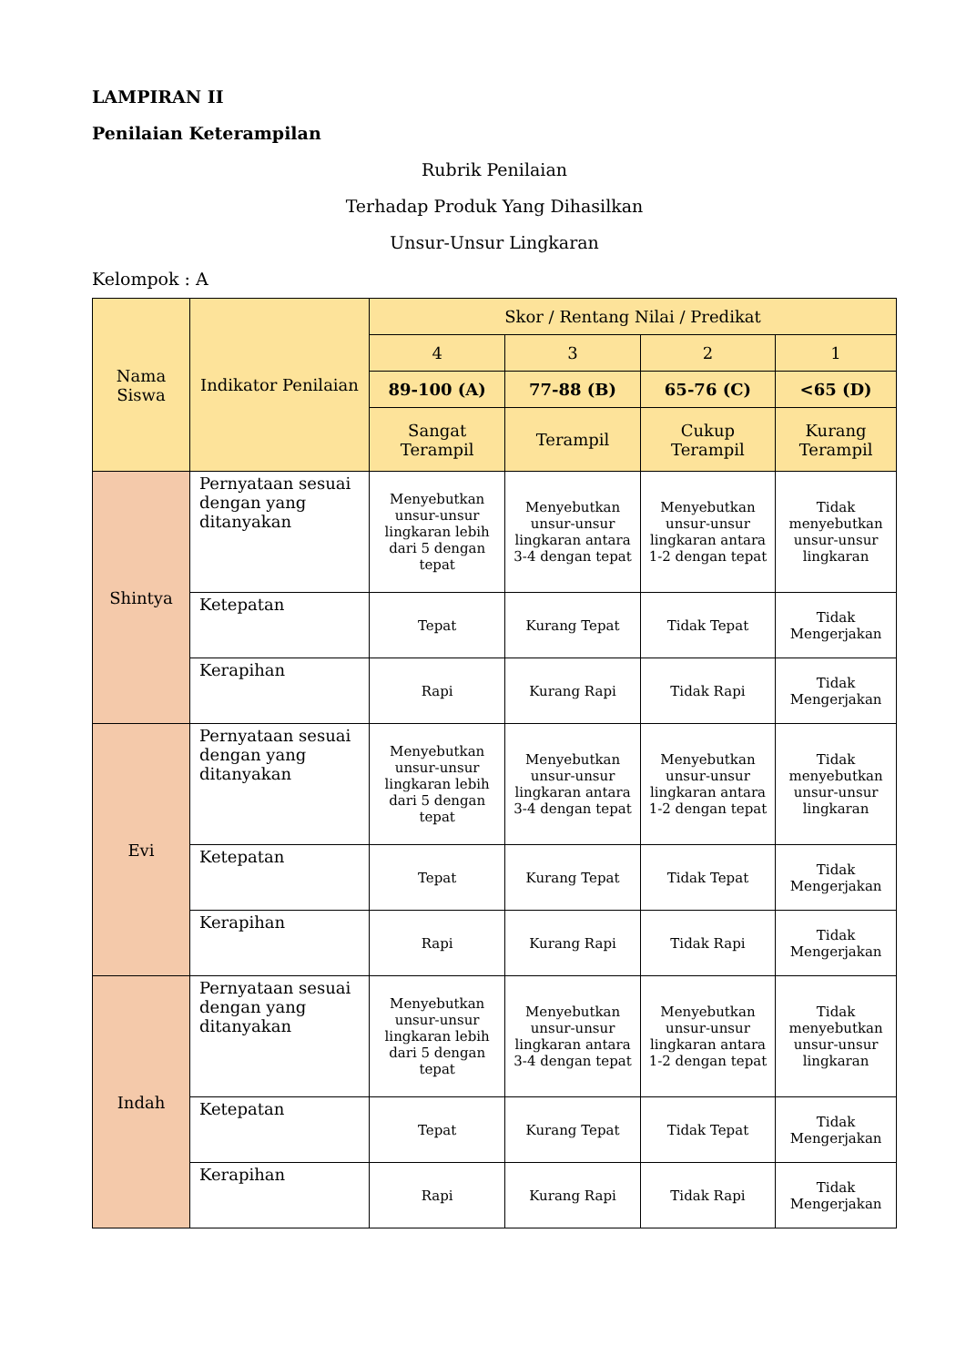LAMPIRAN II
Penilaian Keterampilan
Rubrik Penilaian
Terhadap Produk Yang Dihasilkan
Unsur-Unsur Lingkaran
Kelompok : A
| Nama Siswa | Indikator Penilaian | Skor / Rentang Nilai / Predikat | | | |
| --- | --- | --- | --- | --- | --- |
| | | 4 | 3 | 2 | 1 |
| | | 89-100 (A) | 77-88 (B) | 65-76 (C) | <65 (D) |
| | | Sangat Terampil | Terampil | Cukup Terampil | Kurang Terampil |
| Shintya | Pernyataan sesuai dengan yang ditanyakan | Menyebutkan unsur-unsur lingkaran lebih dari 5 dengan tepat | Menyebutkan unsur-unsur lingkaran antara 3-4 dengan tepat | Menyebutkan unsur-unsur lingkaran antara 1-2 dengan tepat | Tidak menyebutkan unsur-unsur lingkaran |
| | Ketepatan | Tepat | Kurang Tepat | Tidak Tepat | Tidak Mengerjakan |
| | Kerapihan | Rapi | Kurang Rapi | Tidak Rapi | Tidak Mengerjakan |
| Evi | Pernyataan sesuai dengan yang ditanyakan | Menyebutkan unsur-unsur lingkaran lebih dari 5 dengan tepat | Menyebutkan unsur-unsur lingkaran antara 3-4 dengan tepat | Menyebutkan unsur-unsur lingkaran antara 1-2 dengan tepat | Tidak menyebutkan unsur-unsur lingkaran |
| | Ketepatan | Tepat | Kurang Tepat | Tidak Tepat | Tidak Mengerjakan |
| | Kerapihan | Rapi | Kurang Rapi | Tidak Rapi | Tidak Mengerjakan |
| Indah | Pernyataan sesuai dengan yang ditanyakan | Menyebutkan unsur-unsur lingkaran lebih dari 5 dengan tepat | Menyebutkan unsur-unsur lingkaran antara 3-4 dengan tepat | Menyebutkan unsur-unsur lingkaran antara 1-2 dengan tepat | Tidak menyebutkan unsur-unsur lingkaran |
| | Ketepatan | Tepat | Kurang Tepat | Tidak Tepat | Tidak Mengerjakan |
| | Kerapihan | Rapi | Kurang Rapi | Tidak Rapi | Tidak Mengerjakan |